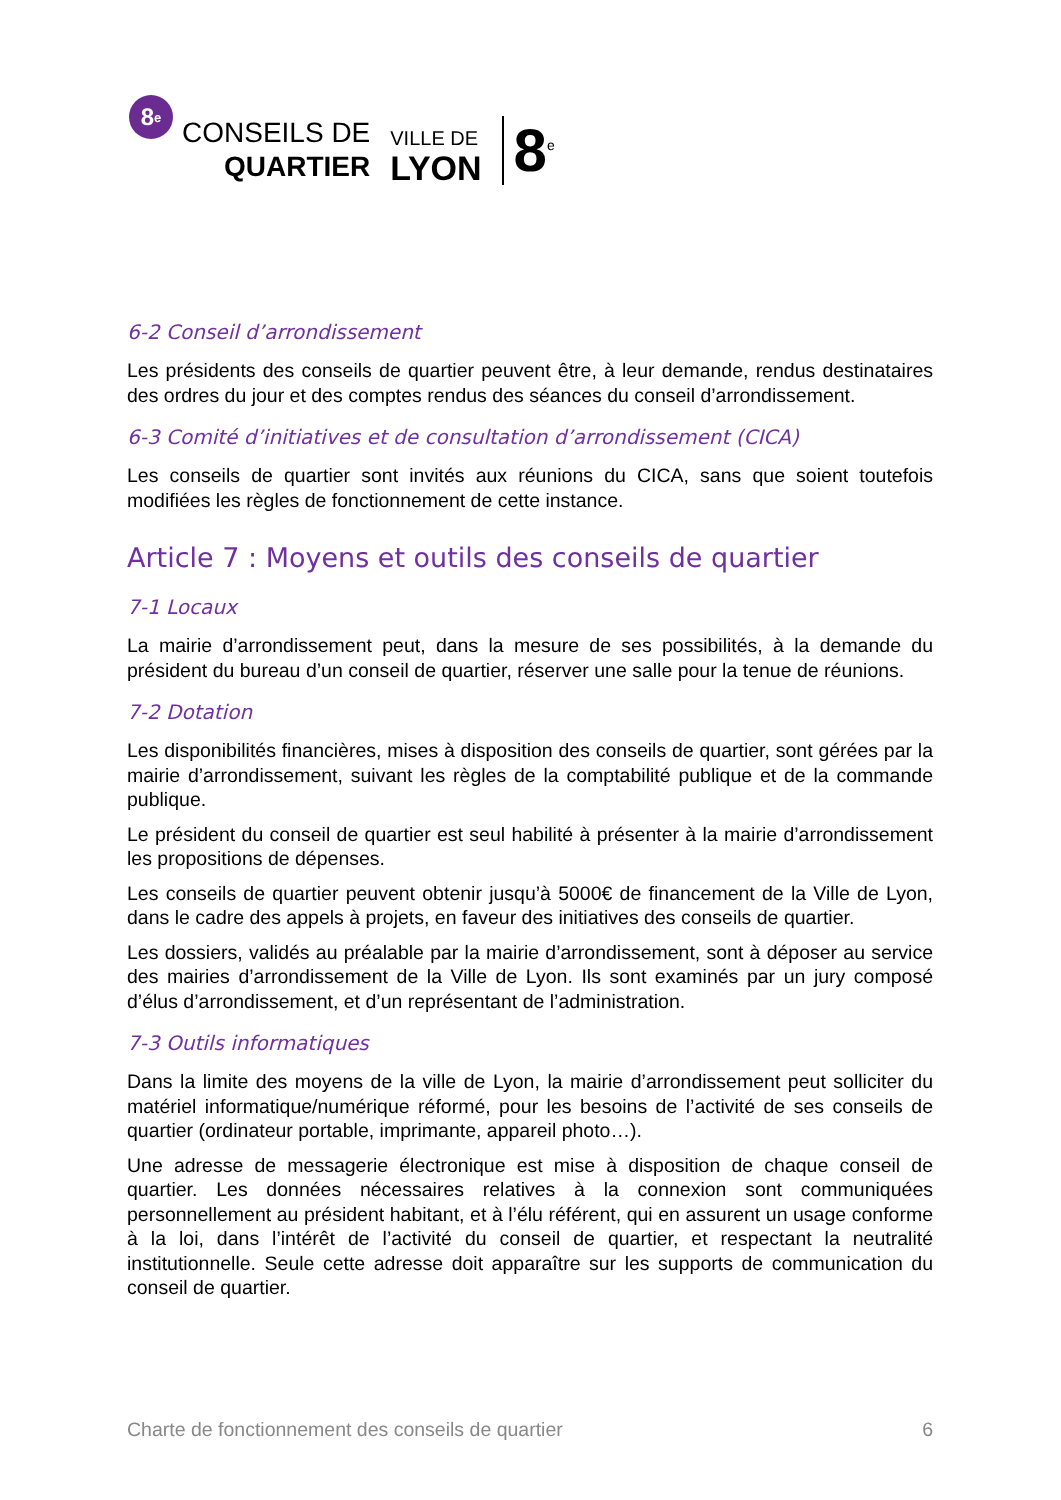8<sup>e</sup>
CONSEILS DE
QUARTIER
VILLE DE
LYON
8<sup>e</sup>
6-2 Conseil d’arrondissement
Les présidents des conseils de quartier peuvent être, à leur demande, rendus destinataires des ordres du jour et des comptes rendus des séances du conseil d’arrondissement.
6-3 Comité d’initiatives et de consultation d’arrondissement (CICA)
Les conseils de quartier sont invités aux réunions du CICA, sans que soient toutefois modifiées les règles de fonctionnement de cette instance.
Article 7 : Moyens et outils des conseils de quartier
7-1 Locaux
La mairie d’arrondissement peut, dans la mesure de ses possibilités, à la demande du président du bureau d’un conseil de quartier, réserver une salle pour la tenue de réunions.
7-2 Dotation
Les disponibilités financières, mises à disposition des conseils de quartier, sont gérées par la mairie d’arrondissement, suivant les règles de la comptabilité publique et de la commande publique.
Le président du conseil de quartier est seul habilité à présenter à la mairie d’arrondissement les propositions de dépenses.
Les conseils de quartier peuvent obtenir jusqu’à 5000€ de financement de la Ville de Lyon, dans le cadre des appels à projets, en faveur des initiatives des conseils de quartier.
Les dossiers, validés au préalable par la mairie d’arrondissement, sont à déposer au service des mairies d’arrondissement de la Ville de Lyon. Ils sont examinés par un jury composé d’élus d’arrondissement, et d’un représentant de l’administration.
7-3 Outils informatiques
Dans la limite des moyens de la ville de Lyon, la mairie d’arrondissement peut solliciter du matériel informatique/numérique réformé, pour les besoins de l’activité de ses conseils de quartier (ordinateur portable, imprimante, appareil photo…).
Une adresse de messagerie électronique est mise à disposition de chaque conseil de quartier. Les données nécessaires relatives à la connexion sont communiquées personnellement au président habitant, et à l’élu référent, qui en assurent un usage conforme à la loi, dans l’intérêt de l’activité du conseil de quartier, et respectant la neutralité institutionnelle. Seule cette adresse doit apparaître sur les supports de communication du conseil de quartier.
Charte de fonctionnement des conseils de quartier 6